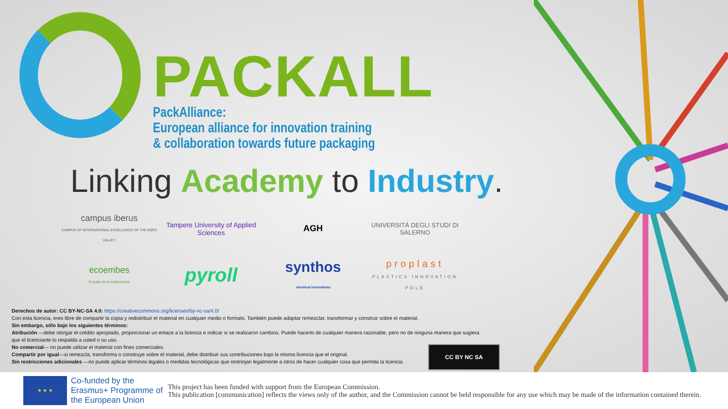PACKALL
PackAlliance:
European alliance for innovation training
& collaboration towards future packaging
Linking Academy to Industry.
campus iberus
CAMPUS OF INTERNATIONAL EXCELLENCE OF THE EBRO VALLEY
Tampere University of Applied Sciences
AGH
UNIVERSITÀ DEGLI STUDI DI SALERNO
ecoembes
El poder de la colaboración
pyroll
synthos
chemical innovations
proplast
PLASTICS INNOVATION POLE
Derechos de autor: CC BY-NC-SA 4.0: https://creativecommons.org/licenses/by-nc-sa/4.0/
Con esta licencia, eres libre de compartir la copia y redistribuir el material en cualquier medio o formato. También puede adaptar remezclar, transformar y construir sobre el material.
Sin embargo, sólo bajo los siguientes términos:
Atribución —debe otorgar el crédito apropiado, proporcionar un enlace a la licencia e indicar si se realizaron cambios. Puede hacerlo de cualquier manera razonable, pero no de ninguna manera que sugiera que el licenciante lo respalda a usted o su uso.
No comercial— no puede utilizar el material con fines comerciales.
Compartir por igual—si remezcla, transforma o construye sobre el material, debe distribuir sus contribuciones bajo la misma licencia que el original.
Sin restricciones adicionales —no puede aplicar términos legales o medidas tecnológicas que restrinjan legalmente a otros de hacer cualquier cosa que permita la licencia.
CC BY NC SA
★ ★ ★
Co-funded by the Erasmus+ Programme of the European Union
This project has been funded with support from the European Commission.
This publication [communication] reflects the views only of the author, and the Commission cannot be held responsible for any use which may be made of the information contained therein.